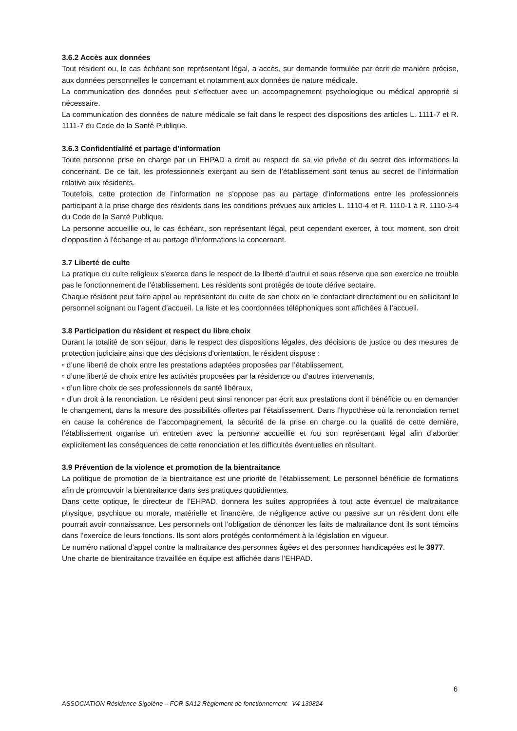3.6.2 Accès aux données
Tout résident ou, le cas échéant son représentant légal, a accès, sur demande formulée par écrit de manière précise, aux données personnelles le concernant et notamment aux données de nature médicale.
La communication des données peut s’effectuer avec un accompagnement psychologique ou médical approprié si nécessaire.
La communication des données de nature médicale se fait dans le respect des dispositions des articles L. 1111-7 et R. 1111-7 du Code de la Santé Publique.
3.6.3 Confidentialité et partage d’information
Toute personne prise en charge par un EHPAD a droit au respect de sa vie privée et du secret des informations la concernant. De ce fait, les professionnels exerçant au sein de l’établissement sont tenus au secret de l’information relative aux résidents.
Toutefois, cette protection de l’information ne s’oppose pas au partage d’informations entre les professionnels participant à la prise charge des résidents dans les conditions prévues aux articles L. 1110-4 et R. 1110-1 à R. 1110-3-4 du Code de la Santé Publique.
La personne accueillie ou, le cas échéant, son représentant légal, peut cependant exercer, à tout moment, son droit d’opposition à l'échange et au partage d'informations la concernant.
3.7 Liberté de culte
La pratique du culte religieux s’exerce dans le respect de la liberté d’autrui et sous réserve que son exercice ne trouble pas le fonctionnement de l’établissement. Les résidents sont protégés de toute dérive sectaire.
Chaque résident peut faire appel au représentant du culte de son choix en le contactant directement ou en sollicitant le personnel soignant ou l’agent d’accueil. La liste et les coordonnées téléphoniques sont affichées à l’accueil.
3.8 Participation du résident et respect du libre choix
Durant la totalité de son séjour, dans le respect des dispositions légales, des décisions de justice ou des mesures de protection judiciaire ainsi que des décisions d'orientation, le résident dispose :
▫ d’une liberté de choix entre les prestations adaptées proposées par l’établissement,
▫ d’une liberté de choix entre les activités proposées par la résidence ou d’autres intervenants,
▫ d’un libre choix de ses professionnels de santé libéraux,
▫ d’un droit à la renonciation. Le résident peut ainsi renoncer par écrit aux prestations dont il bénéficie ou en demander le changement, dans la mesure des possibilités offertes par l’établissement. Dans l’hypothèse où la renonciation remet en cause la cohérence de l’accompagnement, la sécurité de la prise en charge ou la qualité de cette dernière, l’établissement organise un entretien avec la personne accueillie et /ou son représentant légal afin d’aborder explicitement les conséquences de cette renonciation et les difficultés éventuelles en résultant.
3.9 Prévention de la violence et promotion de la bientraitance
La politique de promotion de la bientraitance est une priorité de l’établissement. Le personnel bénéficie de formations afin de promouvoir la bientraitance dans ses pratiques quotidiennes.
Dans cette optique, le directeur de l’EHPAD, donnera les suites appropriées à tout acte éventuel de maltraitance physique, psychique ou morale, matérielle et financière, de négligence active ou passive sur un résident dont elle pourrait avoir connaissance. Les personnels ont l’obligation de dénoncer les faits de maltraitance dont ils sont témoins dans l’exercice de leurs fonctions. Ils sont alors protégés conformément à la législation en vigueur.
Le numéro national d’appel contre la maltraitance des personnes âgées et des personnes handicapées est le 3977.
Une charte de bientraitance travaillée en équipe est affichée dans l’EHPAD.
6
ASSOCIATION Résidence Sigolène – FOR SA12 Règlement de fonctionnement V4 130824